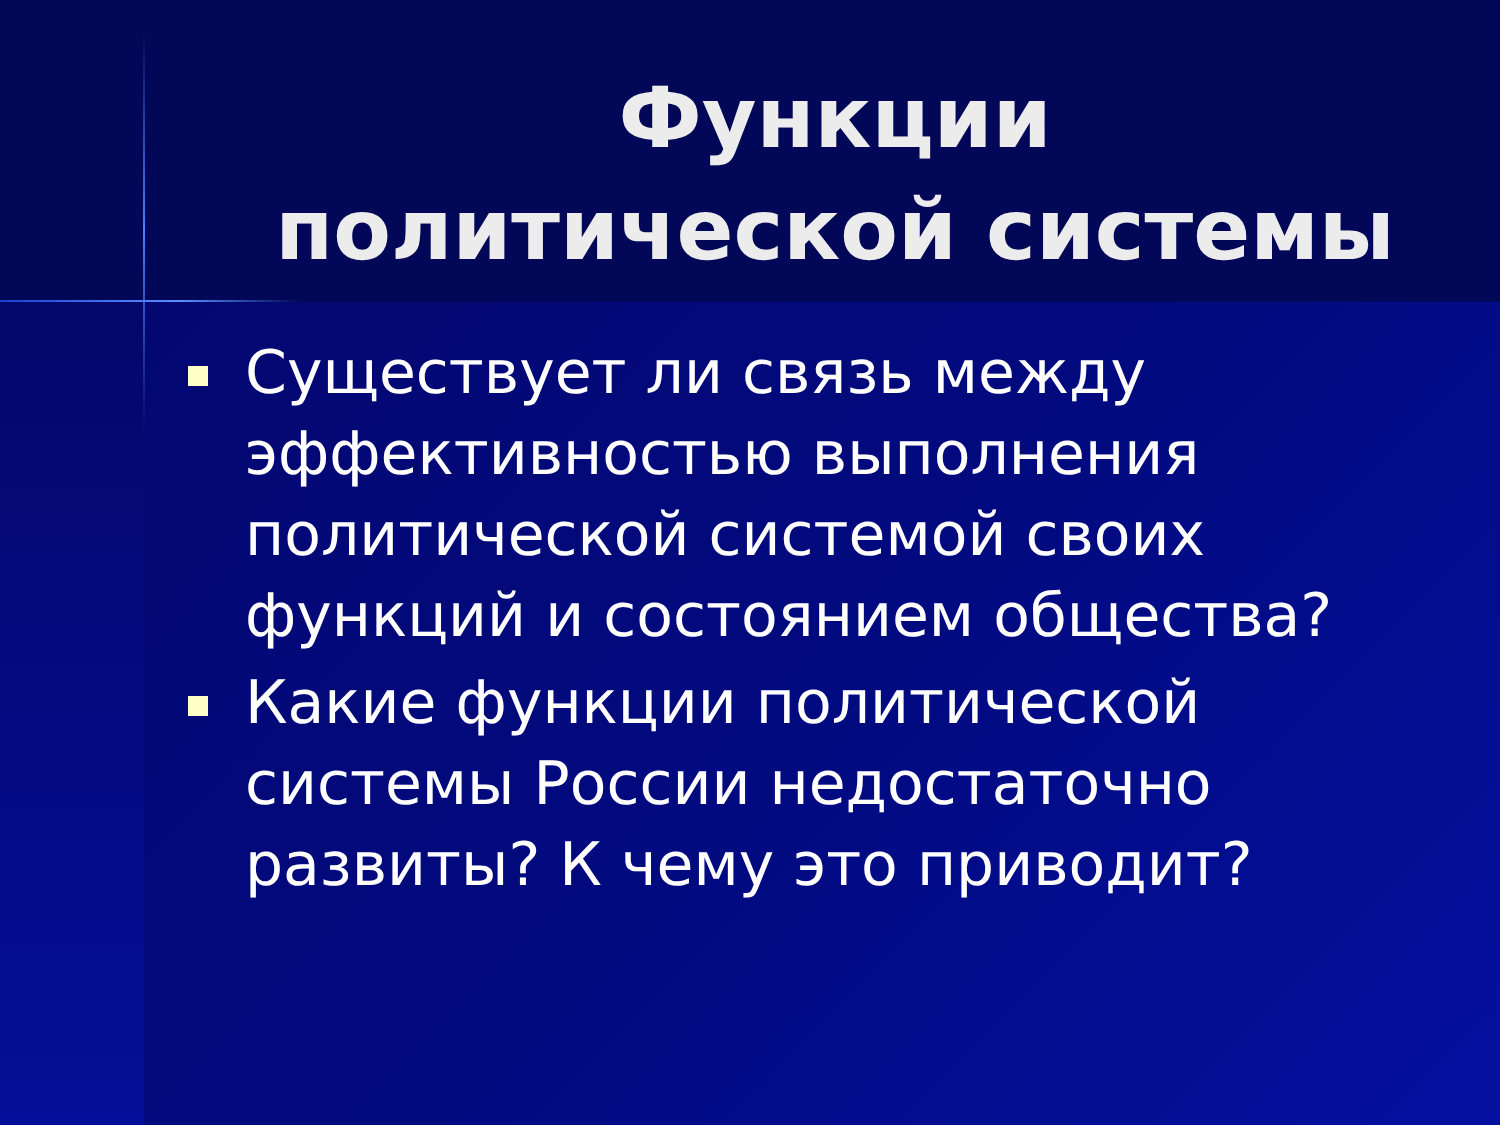Функции
политической системы
Существует ли связь между эффективностью выполнения политической системой своих функций и состоянием общества?
Какие функции политической системы России недостаточно развиты? К чему это приводит?